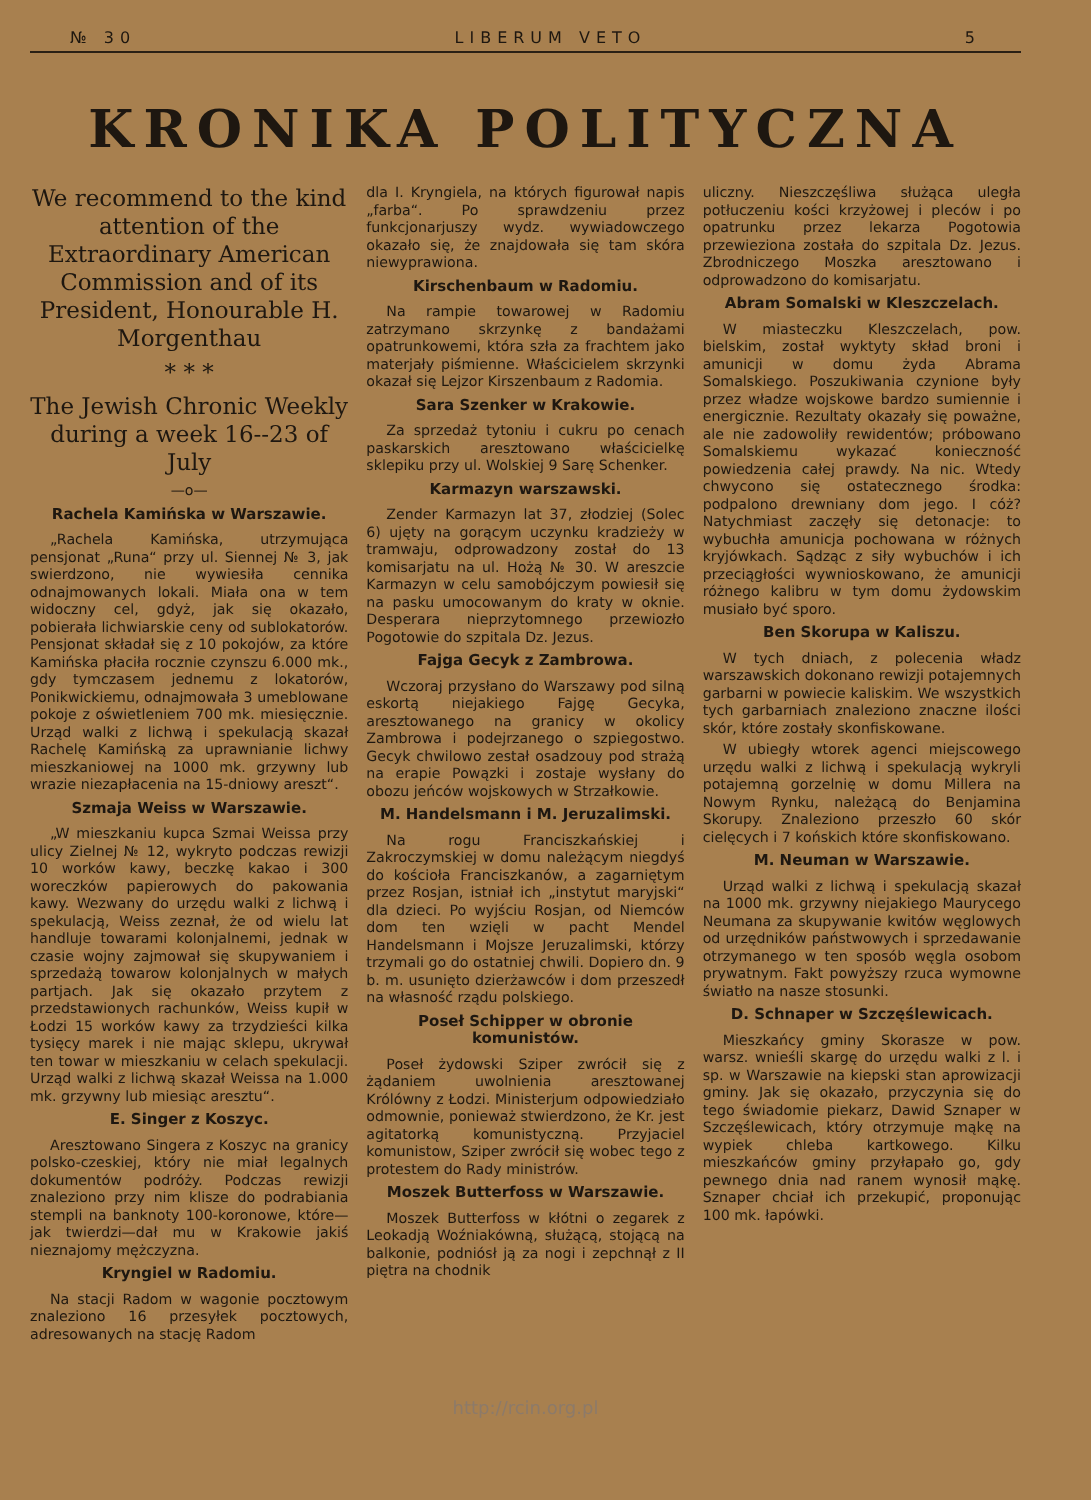№ 30 LIBERUM VETO 5
KRONIKA POLITYCZNA
We recommend to the kind attention of the Extraordinary American Commission and of its President, Honourable H. Morgenthau
* * *
The Jewish Chronic Weekly during a week 16--23 of July
—o—
Rachela Kamińska w Warszawie.
„Rachela Kamińska, utrzymująca pensjonat „Runa“ przy ul. Siennej № 3, jak swierdzono, nie wywiesiła cennika odnajmowanych lokali. Miała ona w tem widoczny cel, gdyż, jak się okazało, pobierała lichwiarskie ceny od sublokatorów. Pensjonat składał się z 10 pokojów, za które Kamińska płaciła rocznie czynszu 6.000 mk., gdy tymczasem jednemu z lokatorów, Ponikwickiemu, odnajmowała 3 umeblowane pokoje z oświetleniem 700 mk. miesięcznie. Urząd walki z lichwą i spekulacją skazał Rachelę Kamińską za uprawnianie lichwy mieszkaniowej na 1000 mk. grzywny lub wrazie niezapłacenia na 15-dniowy areszt“.
Szmaja Weiss w Warszawie.
„W mieszkaniu kupca Szmai Weissa przy ulicy Zielnej № 12, wykryto podczas rewizji 10 worków kawy, beczkę kakao i 300 woreczków papierowych do pakowania kawy. Wezwany do urzędu walki z lichwą i spekulacją, Weiss zeznał, że od wielu lat handluje towarami kolonjalnemi, jednak w czasie wojny zajmował się skupywaniem i sprzedażą towarow kolonjalnych w małych partjach. Jak się okazało przytem z przedstawionych rachunków, Weiss kupił w Łodzi 15 worków kawy za trzydzieści kilka tysięcy marek i nie mając sklepu, ukrywał ten towar w mieszkaniu w celach spekulacji. Urząd walki z lichwą skazał Weissa na 1.000 mk. grzywny lub miesiąc aresztu“.
E. Singer z Koszyc.
Aresztowano Singera z Koszyc na granicy polsko-czeskiej, który nie miał legalnych dokumentów podróży. Podczas rewizji znaleziono przy nim klisze do podrabiania stempli na banknoty 100-koronowe, które—jak twierdzi—dał mu w Krakowie jakiś nieznajomy mężczyzna.
Kryngiel w Radomiu.
Na stacji Radom w wagonie pocztowym znaleziono 16 przesyłek pocztowych, adresowanych na stację Radom
dla I. Kryngiela, na których figurował napis „farba“. Po sprawdzeniu przez funkcjonarjuszy wydz. wywiadowczego okazało się, że znajdowała się tam skóra niewyprawiona.
Kirschenbaum w Radomiu.
Na rampie towarowej w Radomiu zatrzymano skrzynkę z bandażami opatrunkowemi, która szła za frachtem jako materjały piśmienne. Właścicielem skrzynki okazał się Lejzor Kirszenbaum z Radomia.
Sara Szenker w Krakowie.
Za sprzedaż tytoniu i cukru po cenach paskarskich aresztowano właścicielkę sklepiku przy ul. Wolskiej 9 Sarę Schenker.
Karmazyn warszawski.
Zender Karmazyn lat 37, złodziej (Solec 6) ujęty na gorącym uczynku kradzieży w tramwaju, odprowadzony został do 13 komisarjatu na ul. Hożą № 30. W areszcie Karmazyn w celu samobójczym powiesił się na pasku umocowanym do kraty w oknie. Desperara nieprzytomnego przewiozło Pogotowie do szpitala Dz. Jezus.
Fajga Gecyk z Zambrowa.
Wczoraj przysłano do Warszawy pod silną eskortą niejakiego Fajgę Gecyka, aresztowanego na granicy w okolicy Zambrowa i podejrzanego o szpiegostwo. Gecyk chwilowo zestał osadzouy pod strażą na erapie Powązki i zostaje wysłany do obozu jeńców wojskowych w Strzałkowie.
M. Handelsmann i M. Jeruzalimski.
Na rogu Franciszkańskiej i Zakroczymskiej w domu należącym niegdyś do kościoła Franciszkanów, a zagarniętym przez Rosjan, istniał ich „instytut maryjski“ dla dzieci. Po wyjściu Rosjan, od Niemców dom ten wzięli w pacht Mendel Handelsmann i Mojsze Jeruzalimski, którzy trzymali go do ostatniej chwili. Dopiero dn. 9 b. m. usunięto dzierżawców i dom przeszedł na własność rządu polskiego.
Poseł Schipper w obronie komunistów.
Poseł żydowski Sziper zwrócił się z żądaniem uwolnienia aresztowanej Królówny z Łodzi. Ministerjum odpowiedziało odmownie, ponieważ stwierdzono, że Kr. jest agitatorką komunistyczną. Przyjaciel komunistow, Sziper zwrócił się wobec tego z protestem do Rady ministrów.
Moszek Butterfoss w Warszawie.
Moszek Butterfoss w kłótni o zegarek z Leokadją Woźniakówną, służącą, stojącą na balkonie, podniósł ją za nogi i zepchnął z II piętra na chodnik
uliczny. Nieszczęśliwa służąca uległa potłuczeniu kości krzyżowej i pleców i po opatrunku przez lekarza Pogotowia przewieziona została do szpitala Dz. Jezus. Zbrodniczego Moszka aresztowano i odprowadzono do komisarjatu.
Abram Somalski w Kleszczelach.
W miasteczku Kleszczelach, pow. bielskim, został wyktyty skład broni i amunicji w domu żyda Abrama Somalskiego. Poszukiwania czynione były przez władze wojskowe bardzo sumiennie i energicznie. Rezultaty okazały się poważne, ale nie zadowoliły rewidentów; próbowano Somalskiemu wykazać konieczność powiedzenia całej prawdy. Na nic. Wtedy chwycono się ostatecznego środka: podpalono drewniany dom jego. I cóż? Natychmiast zaczęły się detonacje: to wybuchła amunicja pochowana w różnych kryjówkach. Sądząc z siły wybuchów i ich przeciągłości wywnioskowano, że amunicji różnego kalibru w tym domu żydowskim musiało być sporo.
Ben Skorupa w Kaliszu.
W tych dniach, z polecenia władz warszawskich dokonano rewizji potajemnych garbarni w powiecie kaliskim. We wszystkich tych garbarniach znaleziono znaczne ilości skór, które zostały skonfiskowane.
W ubiegły wtorek agenci miejscowego urzędu walki z lichwą i spekulacją wykryli potajemną gorzelnię w domu Millera na Nowym Rynku, należącą do Benjamina Skorupy. Znaleziono przeszło 60 skór cielęcych i 7 końskich które skonfiskowano.
M. Neuman w Warszawie.
Urząd walki z lichwą i spekulacją skazał na 1000 mk. grzywny niejakiego Maurycego Neumana za skupywanie kwitów węglowych od urzędników państwowych i sprzedawanie otrzymanego w ten sposób węgla osobom prywatnym. Fakt powyższy rzuca wymowne światło na nasze stosunki.
D. Schnaper w Szczęślewicach.
Mieszkańcy gminy Skorasze w pow. warsz. wnieśli skargę do urzędu walki z l. i sp. w Warszawie na kiepski stan aprowizacji gminy. Jak się okazało, przyczynia się do tego świadomie piekarz, Dawid Sznaper w Szczęślewicach, który otrzymuje mąkę na wypiek chleba kartkowego. Kilku mieszkańców gminy przyłapało go, gdy pewnego dnia nad ranem wynosił mąkę. Sznaper chciał ich przekupić, proponując 100 mk. łapówki.
http://rcin.org.pl